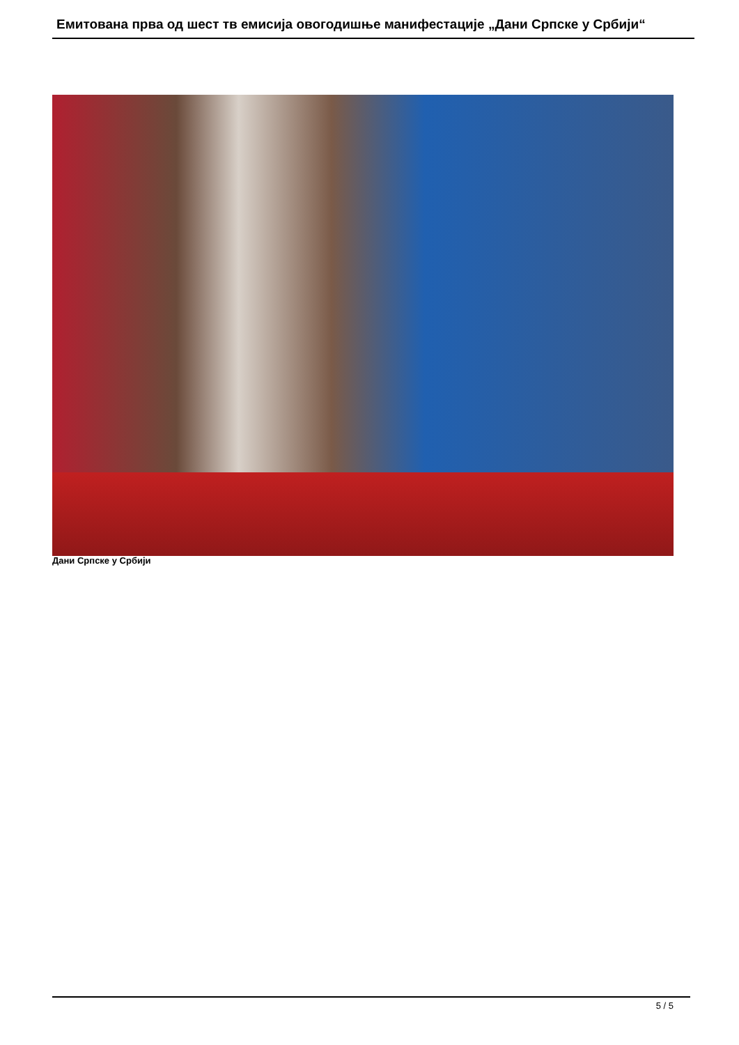Емитована прва од шест тв емисија овогодишње манифестације „Дани Српске у Србији“
Дани Српске у Србији
5 / 5